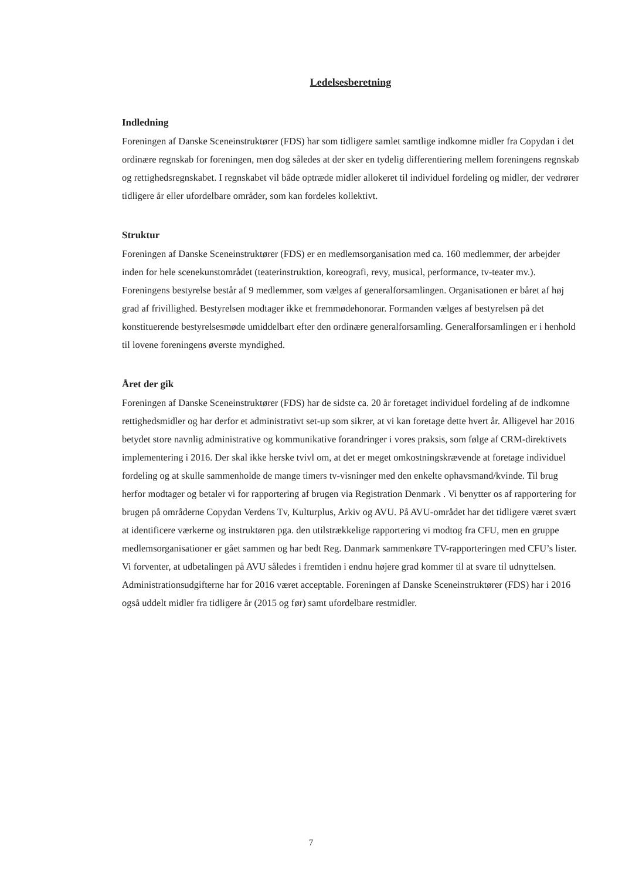Ledelsesberetning
Indledning
Foreningen af Danske Sceneinstruktører (FDS) har som tidligere samlet samtlige indkomne midler fra Copydan i det ordinære regnskab for foreningen, men dog således at der sker en tydelig differentiering mellem foreningens regnskab og rettighedsregnskabet. I regnskabet vil både optræde midler allokeret til individuel fordeling og midler, der vedrører tidligere år eller ufordelbare områder, som kan fordeles kollektivt.
Struktur
Foreningen af Danske Sceneinstruktører (FDS) er en medlemsorganisation med ca. 160 medlemmer, der arbejder inden for hele scenekunstområdet (teaterinstruktion, koreografi, revy, musical, performance, tv-teater mv.). Foreningens bestyrelse består af 9 medlemmer, som vælges af generalforsamlingen. Organisationen er båret af høj grad af frivillighed. Bestyrelsen modtager ikke et fremmødehonorar. Formanden vælges af bestyrelsen på det konstituerende bestyrelsesmøde umiddelbart efter den ordinære generalforsamling. Generalforsamlingen er i henhold til lovene foreningens øverste myndighed.
Året der gik
Foreningen af Danske Sceneinstruktører (FDS) har de sidste ca. 20 år foretaget individuel fordeling af de indkomne rettighedsmidler og har derfor et administrativt set-up som sikrer, at vi kan foretage dette hvert år. Alligevel har 2016 betydet store navnlig administrative og kommunikative forandringer i vores praksis, som følge af CRM-direktivets implementering i 2016. Der skal ikke herske tvivl om, at det er meget omkostningskrævende at foretage individuel fordeling og at skulle sammenholde de mange timers tv-visninger med den enkelte ophavsmand/kvinde. Til brug herfor modtager og betaler vi for rapportering af brugen via Registration Denmark . Vi benytter os af rapportering for brugen på områderne Copydan Verdens Tv, Kulturplus, Arkiv og AVU. På AVU-området har det tidligere været svært at identificere værkerne og instruktøren pga. den utilstrækkelige rapportering vi modtog fra CFU, men en gruppe medlemsorganisationer er gået sammen og har bedt Reg. Danmark sammenkøre TV-rapporteringen med CFU’s lister. Vi forventer, at udbetalingen på AVU således i fremtiden i endnu højere grad kommer til at svare til udnyttelsen. Administrationsudgifterne har for 2016 været acceptable. Foreningen af Danske Sceneinstruktører (FDS) har i 2016 også uddelt midler fra tidligere år (2015 og før) samt ufordelbare restmidler.
7